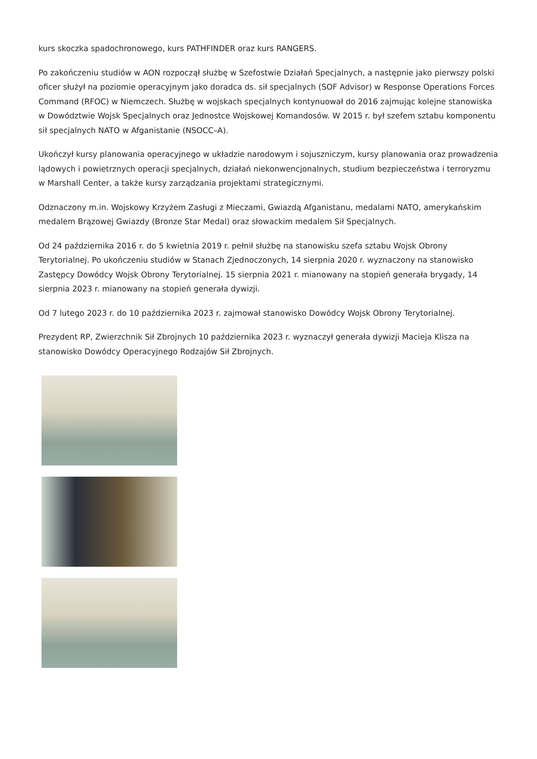kurs skoczka spadochronowego, kurs PATHFINDER oraz kurs RANGERS.
Po zakończeniu studiów w AON rozpoczął służbę w Szefostwie Działań Specjalnych, a następnie jako pierwszy polski oficer służył na poziomie operacyjnym jako doradca ds. sił specjalnych (SOF Advisor) w Response Operations Forces Command (RFOC) w Niemczech. Służbę w wojskach specjalnych kontynuował do 2016 zajmując kolejne stanowiska w Dowództwie Wojsk Specjalnych oraz Jednostce Wojskowej Komandosów. W 2015 r. był szefem sztabu komponentu sił specjalnych NATO w Afganistanie (NSOCC–A).
Ukończył kursy planowania operacyjnego w układzie narodowym i sojuszniczym, kursy planowania oraz prowadzenia lądowych i powietrznych operacji specjalnych, działań niekonwencjonalnych, studium bezpieczeństwa i terroryzmu w Marshall Center, a także kursy zarządzania projektami strategicznymi.
Odznaczony m.in. Wojskowy Krzyżem Zasługi z Mieczami, Gwiazdą Afganistanu, medalami NATO, amerykańskim medalem Brązowej Gwiazdy (Bronze Star Medal) oraz słowackim medalem Sił Specjalnych.
Od 24 października 2016 r. do 5 kwietnia 2019 r. pełnił służbę na stanowisku szefa sztabu Wojsk Obrony Terytorialnej. Po ukończeniu studiów w Stanach Zjednoczonych, 14 sierpnia 2020 r. wyznaczony na stanowisko Zastępcy Dowódcy Wojsk Obrony Terytorialnej. 15 sierpnia 2021 r. mianowany na stopień generała brygady, 14 sierpnia 2023 r. mianowany na stopień generała dywizji.
Od 7 lutego 2023 r. do 10 października 2023 r. zajmował stanowisko Dowódcy Wojsk Obrony Terytorialnej.
Prezydent RP, Zwierzchnik Sił Zbrojnych 10 października 2023 r. wyznaczył generała dywizji Macieja Klisza na stanowisko Dowódcy Operacyjnego Rodzajów Sił Zbrojnych.